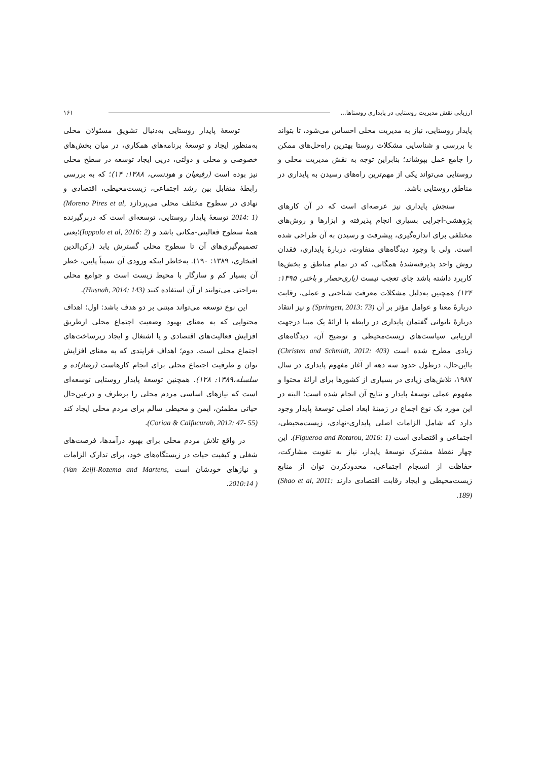ارزیابی نقش مدیریت روستایی در پایداری روستاها... ۱۶۱
پایدار روستایی، نیاز به مدیریت محلی احساس می‌شود، تا بتواند با بررسی و شناسایی مشکلات روستا بهترین راه‌حل‌های ممکن را جامع عمل بپوشاند؛ بنابراین توجه به نقش مدیریت محلی و روستایی می‌تواند یکی از مهم‌ترین راه‌های رسیدن به پایداری در مناطق روستایی باشد.
سنجش پایداری نیز عرصه‌ای است که در آن کارهای پژوهشی-اجرایی بسیاری انجام پذیرفته و ابزارها و روش‌های مختلفی برای اندازه‌گیری، پیشرفت و رسیدن به آن طراحی شده است. ولی با وجود دیدگاه‌های متفاوت، دربارۀ پایداری، فقدان روش واحد پذیرفته‌شدۀ همگانی، که در تمام مناطق و بخش‌ها کاربرد داشته باشد جای تعجب نیست (یاری‌حصار و باختر، ۱۳۹۵: ۱۲۴) همچنین به‌دلیل مشکلات معرفت شناختی و عملی، رقابت دربارۀ معنا و عوامل مؤثر بر آن (Springett, 2013: 73) و نیز انتقاد دربارۀ ناتوانی گفتمان پایداری در رابطه با ارائۀ یک مبنا درجهت ارزیابی سیاست‌های زیست‌محیطی و توضیح آن، دیدگاه‌های زیادی مطرح شده است (Christen and Schmidt, 2012: 403) بااین‌حال، درطول حدود سه دهه از آغاز مفهوم پایداری در سال ۱۹۸۷، تلاش‌های زیادی در بسیاری از کشورها برای ارائۀ محتوا و مفهوم عملی توسعۀ پایدار و نتایج آن انجام شده است؛ البته در این مورد یک نوع اجماع در زمینۀ ابعاد اصلی توسعۀ پایدار وجود دارد که شامل الزامات اصلی پایداری-نهادی، زیست‌محیطی، اجتماعی و اقتصادی است (Figueroa and Rotarou, 2016: 1). این چهار نقطۀ مشترک توسعۀ پایدار، نیاز به تقویت مشارکت، حفاظت از انسجام اجتماعی، محدودکردن توان از منابع زیست‌محیطی و ایجاد رقابت اقتصادی دارند (Shao et al, 2011: 189).
توسعۀ پایدار روستایی به‌دنبال تشویق مسئولان محلی به‌منظور ایجاد و توسعۀ برنامه‌های همکاری، در میان بخش‌های خصوصی و محلی و دولتی، درپی ایجاد توسعه در سطح محلی نیز بوده است (رفیعیان و هودنسی، ۱۳۸۸: ۱۴)؛ که به بررسی رابطۀ متقابل بین رشد اجتماعی، زیست‌محیطی، اقتصادی و نهادی در سطوح مختلف محلی می‌پردازد (Moreno Pires et al, 2014: 1) توسعۀ پایدار روستایی، توسعه‌ای است که دربرگیرنده همۀ سطوح فعالیتی-مکانی باشد و (Ioppolo et al, 2016: 2)؛یعنی تصمیم‌گیری‌های آن تا سطوح محلی گسترش یابد (رکن‌الدین افتخاری، ۱۳۸۹: ۱۹۰). به‌خاطر اینکه ورودی آن نسبتاً پایین، خطر آن بسیار کم و سازگار با محیط زیست است و جوامع محلی به‌راحتی می‌توانند از آن استفاده کنند (Husnah, 2014: 143).
این نوع توسعه می‌تواند مبتنی بر دو هدف باشد: اول؛ اهداف محتوایی که به معنای بهبود وضعیت اجتماع محلی ازطریق افزایش فعالیت‌های اقتصادی و یا اشتغال و ایجاد زیرساخت‌های اجتماع محلی است. دوم؛ اهداف فرایندی که به معنای افزایش توان و ظرفیت اجتماع محلی برای انجام کارهاست (رضازاده و سلسله،۱۳۸۹: ۱۲۸). همچنین توسعۀ پایدار روستایی توسعه‌ای است که نیازهای اساسی مردم محلی را برطرف و درعین‌حال حیاتی مطمئن، ایمن و محیطی سالم برای مردم محلی ایجاد کند (Coriaa & Calfucurab, 2012: 47- 55).
در واقع تلاش مردم محلی برای بهبود درآمدها، فرصت‌های شغلی و کیفیت حیات در زیستگاه‌های خود، برای تدارک الزامات و نیازهای خودشان است (Van Zeijl-Rozema and Martens, 2010:14 ).